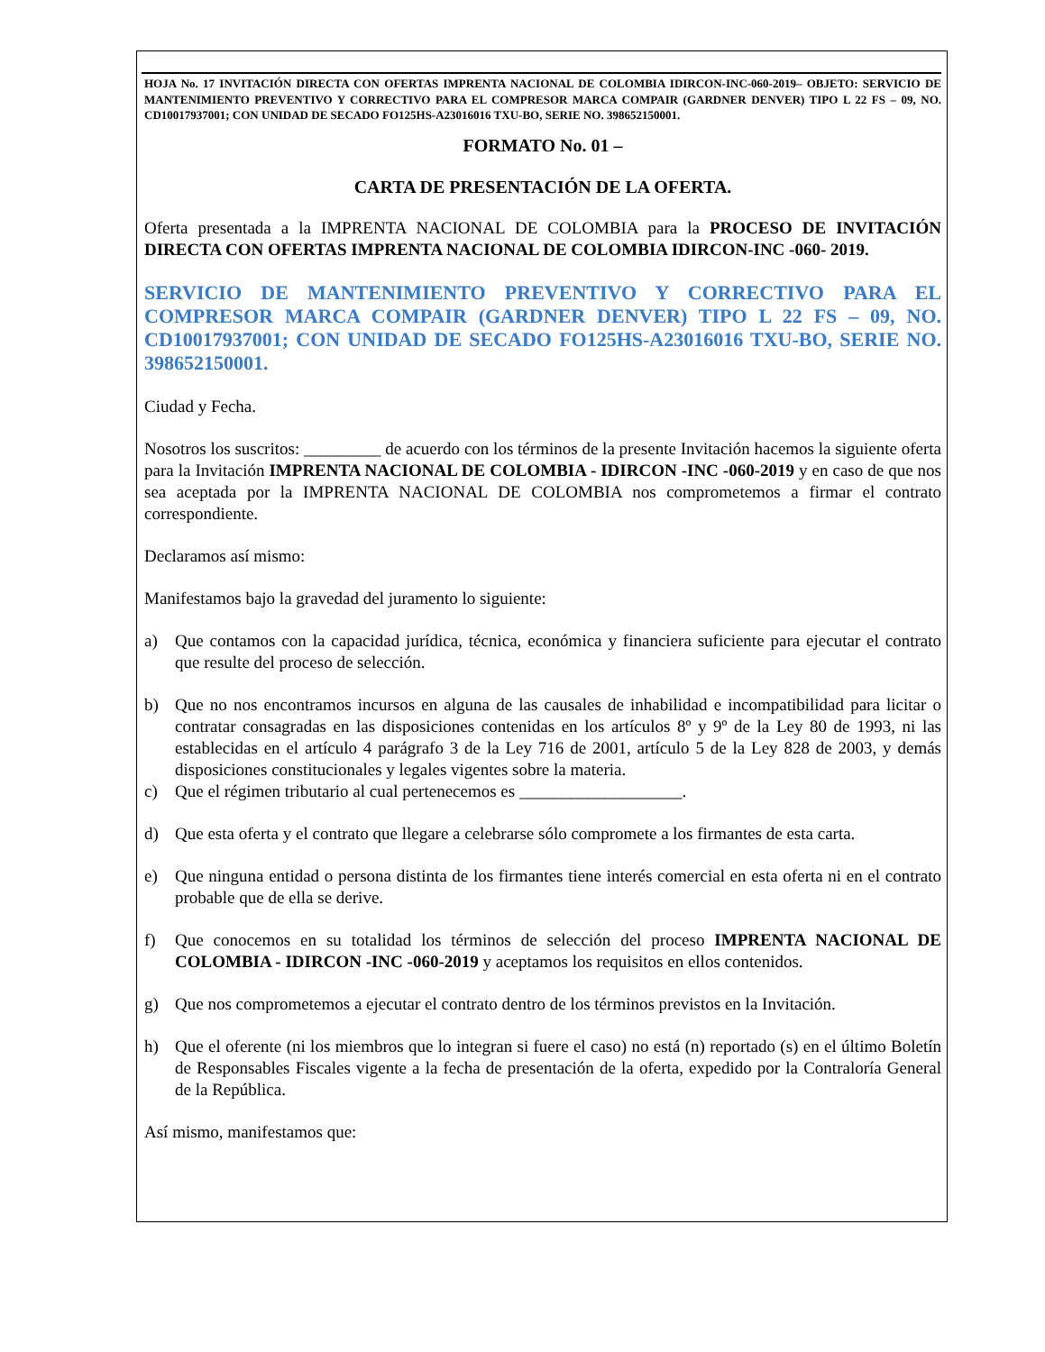HOJA No. 17 INVITACIÓN DIRECTA CON OFERTAS IMPRENTA NACIONAL DE COLOMBIA IDIRCON-INC-060-2019– OBJETO: SERVICIO DE MANTENIMIENTO PREVENTIVO Y CORRECTIVO PARA EL COMPRESOR MARCA COMPAIR (GARDNER DENVER) TIPO L 22 FS – 09, NO. CD10017937001; CON UNIDAD DE SECADO FO125HS-A23016016 TXU-BO, SERIE NO. 398652150001.
FORMATO No. 01 –
CARTA DE PRESENTACIÓN DE LA OFERTA.
Oferta presentada a la IMPRENTA NACIONAL DE COLOMBIA para la PROCESO DE INVITACIÓN DIRECTA CON OFERTAS IMPRENTA NACIONAL DE COLOMBIA IDIRCON-INC -060- 2019.
SERVICIO DE MANTENIMIENTO PREVENTIVO Y CORRECTIVO PARA EL COMPRESOR MARCA COMPAIR (GARDNER DENVER) TIPO L 22 FS – 09, NO. CD10017937001; CON UNIDAD DE SECADO FO125HS-A23016016 TXU-BO, SERIE NO. 398652150001.
Ciudad y Fecha.
Nosotros los suscritos: _________ de acuerdo con los términos de la presente Invitación hacemos la siguiente oferta para la Invitación IMPRENTA NACIONAL DE COLOMBIA - IDIRCON -INC -060-2019 y en caso de que nos sea aceptada por la IMPRENTA NACIONAL DE COLOMBIA nos comprometemos a firmar el contrato correspondiente.
Declaramos así mismo:
Manifestamos bajo la gravedad del juramento lo siguiente:
a) Que contamos con la capacidad jurídica, técnica, económica y financiera suficiente para ejecutar el contrato que resulte del proceso de selección.
b) Que no nos encontramos incursos en alguna de las causales de inhabilidad e incompatibilidad para licitar o contratar consagradas en las disposiciones contenidas en los artículos 8º y 9º de la Ley 80 de 1993, ni las establecidas en el artículo 4 parágrafo 3 de la Ley 716 de 2001, artículo 5 de la Ley 828 de 2003, y demás disposiciones constitucionales y legales vigentes sobre la materia.
c) Que el régimen tributario al cual pertenecemos es ___________________.
d) Que esta oferta y el contrato que llegare a celebrarse sólo compromete a los firmantes de esta carta.
e) Que ninguna entidad o persona distinta de los firmantes tiene interés comercial en esta oferta ni en el contrato probable que de ella se derive.
f) Que conocemos en su totalidad los términos de selección del proceso IMPRENTA NACIONAL DE COLOMBIA - IDIRCON -INC -060-2019 y aceptamos los requisitos en ellos contenidos.
g) Que nos comprometemos a ejecutar el contrato dentro de los términos previstos en la Invitación.
h) Que el oferente (ni los miembros que lo integran si fuere el caso) no está (n) reportado (s) en el último Boletín de Responsables Fiscales vigente a la fecha de presentación de la oferta, expedido por la Contraloría General de la República.
Así mismo, manifestamos que: